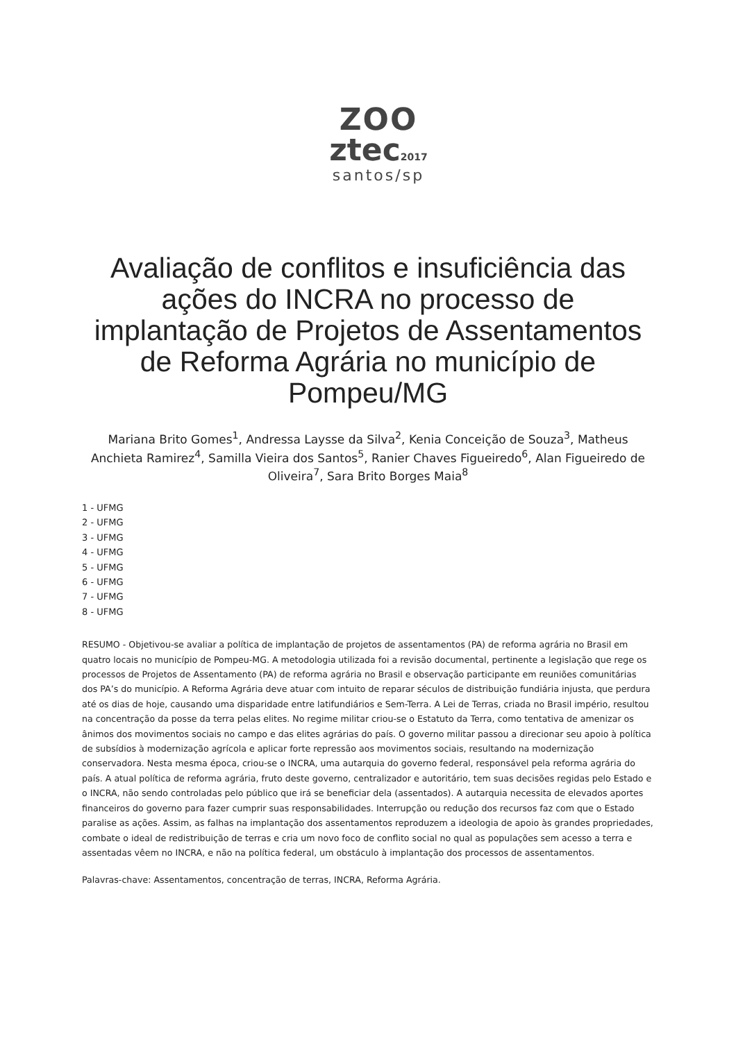ZOO
ztec2017
santos/sp
Avaliação de conflitos e insuficiência das ações do INCRA no processo de implantação de Projetos de Assentamentos de Reforma Agrária no município de Pompeu/MG
Mariana Brito Gomes<sup>1</sup>, Andressa Laysse da Silva<sup>2</sup>, Kenia Conceição de Souza<sup>3</sup>, Matheus Anchieta Ramirez<sup>4</sup>, Samilla Vieira dos Santos<sup>5</sup>, Ranier Chaves Figueiredo<sup>6</sup>, Alan Figueiredo de Oliveira<sup>7</sup>, Sara Brito Borges Maia<sup>8</sup>
1 - UFMG
2 - UFMG
3 - UFMG
4 - UFMG
5 - UFMG
6 - UFMG
7 - UFMG
8 - UFMG
RESUMO - Objetivou-se avaliar a política de implantação de projetos de assentamentos (PA) de reforma agrária no Brasil em quatro locais no município de Pompeu-MG. A metodologia utilizada foi a revisão documental, pertinente a legislação que rege os processos de Projetos de Assentamento (PA) de reforma agrária no Brasil e observação participante em reuniões comunitárias dos PA’s do município. A Reforma Agrária deve atuar com intuito de reparar séculos de distribuição fundiária injusta, que perdura até os dias de hoje, causando uma disparidade entre latifundiários e Sem-Terra. A Lei de Terras, criada no Brasil império, resultou na concentração da posse da terra pelas elites. No regime militar criou-se o Estatuto da Terra, como tentativa de amenizar os ânimos dos movimentos sociais no campo e das elites agrárias do país. O governo militar passou a direcionar seu apoio à política de subsídios à modernização agrícola e aplicar forte repressão aos movimentos sociais, resultando na modernização conservadora. Nesta mesma época, criou-se o INCRA, uma autarquia do governo federal, responsável pela reforma agrária do país. A atual política de reforma agrária, fruto deste governo, centralizador e autoritário, tem suas decisões regidas pelo Estado e o INCRA, não sendo controladas pelo público que irá se beneficiar dela (assentados). A autarquia necessita de elevados aportes financeiros do governo para fazer cumprir suas responsabilidades. Interrupção ou redução dos recursos faz com que o Estado paralise as ações. Assim, as falhas na implantação dos assentamentos reproduzem a ideologia de apoio às grandes propriedades, combate o ideal de redistribuição de terras e cria um novo foco de conflito social no qual as populações sem acesso a terra e assentadas vêem no INCRA, e não na política federal, um obstáculo à implantação dos processos de assentamentos.
Palavras-chave: Assentamentos, concentração de terras, INCRA, Reforma Agrária.